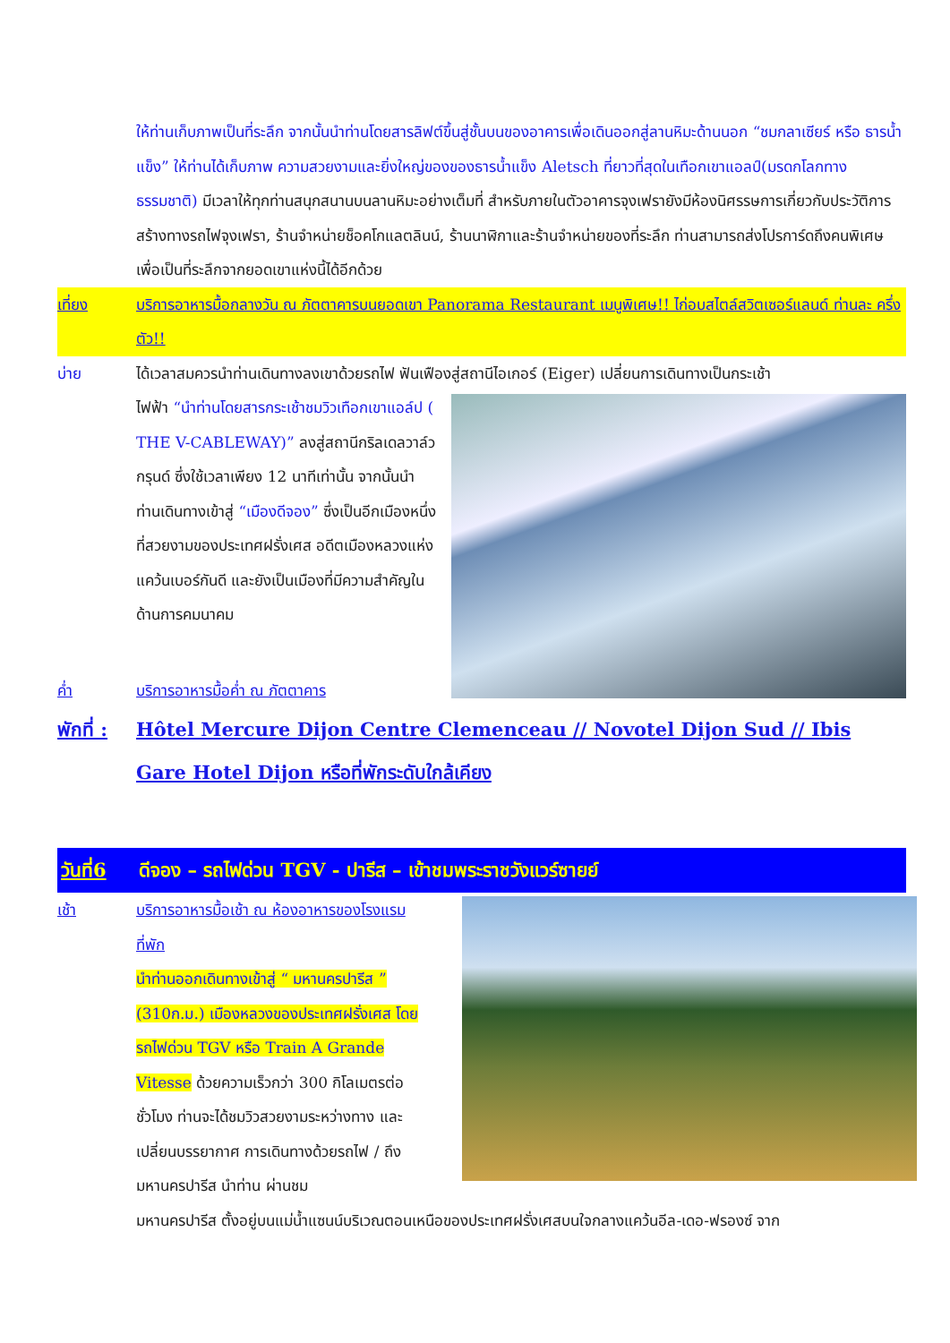ให้ท่านเก็บภาพเป็นที่ระลึก จากนั้นนำท่านโดยสารลิฟต์ขึ้นสู่ชั้นบนของอาคารเพื่อเดินออกสู่ลานหิมะด้านนอก “ชมกลาเซียร์ หรือ ธารน้ำแข็ง” ให้ท่านได้เก็บภาพ ความสวยงามและยิ่งใหญ่ของของธารน้ำแข็ง Aletsch ที่ยาวที่สุดในเทือกเขาแอลป์(มรดกโลกทางธรรมชาติ) มีเวลาให้ทุกท่านสนุกสนานบนลานหิมะอย่างเต็มที่ สำหรับภายในตัวอาคารจุงเฟรายังมีห้องนิศรรษการเกี่ยวกับประวัติการสร้างทางรถไฟจุงเฟรา, ร้านจำหน่ายช็อคโกแลตลินน์, ร้านนาฬิกาและร้านจำหน่ายของที่ระลึก ท่านสามารถส่งโปรการ์ดถึงคนพิเศษเพื่อเป็นที่ระลึกจากยอดเขาแห่งนี้ได้อีกด้วย
เที่ยง บริการอาหารมื้อกลางวัน ณ ภัตตาคารบนยอดเขา Panorama Restaurant เมนูพิเศษ!! ไก่อบสไตล์สวิตเซอร์แลนด์ ท่านละ ครึ่งตัว!!
บ่าย ได้เวลาสมควรนำท่านเดินทางลงเขาด้วยรถไฟ ฟันเฟืองสู่สถานีไอเกอร์ (Eiger) เปลี่ยนการเดินทางเป็นกระเช้า
ไฟฟ้า “นำท่านโดยสารกระเช้าชมวิวเทือกเขาแอล์ป ( THE V-CABLEWAY)” ลงสู่สถานีกริลเดลวาล์วกรุนด์ ซึ่งใช้เวลาเพียง 12 นาทีเท่านั้น จากนั้นนำท่านเดินทางเข้าสู่ “เมืองดีจอง” ซึ่งเป็นอีกเมืองหนึ่งที่สวยงามของประเทศฝรั่งเศส อดีตเมืองหลวงแห่งแคว้นเบอร์กันดี และยังเป็นเมืองที่มีความสำคัญในด้านการคมนาคม
ค่ำ บริการอาหารมื้อค่ำ ณ ภัตตาคาร
พักที่ :
Hôtel Mercure Dijon Centre Clemenceau // Novotel Dijon Sud // Ibis Gare Hotel Dijon หรือที่พักระดับใกล้เคียง
วันที่6 ดีจอง – รถไฟด่วน TGV - ปารีส – เข้าชมพระราชวังแวร์ซายย์
เช้า
บริการอาหารมื้อเช้า ณ ห้องอาหารของโรงแรมที่พัก
นำท่านออกเดินทางเข้าสู่ “ มหานครปารีส ” (310ก.ม.) เมืองหลวงของประเทศฝรั่งเศส โดยรถไฟด่วน TGV หรือ Train A Grande Vitesse ด้วยความเร็วกว่า 300 กิโลเมตรต่อชั่วโมง ท่านจะได้ชมวิวสวยงามระหว่างทาง และเปลี่ยนบรรยากาศ การเดินทางด้วยรถไฟ / ถึงมหานครปารีส นำท่าน ผ่านชม
มหานครปารีส ตั้งอยู่บนแม่น้ำแซนน์บริเวณตอนเหนือของประเทศฝรั่งเศสบนใจกลางแคว้นอีล-เดอ-ฟรองซ์ จาก